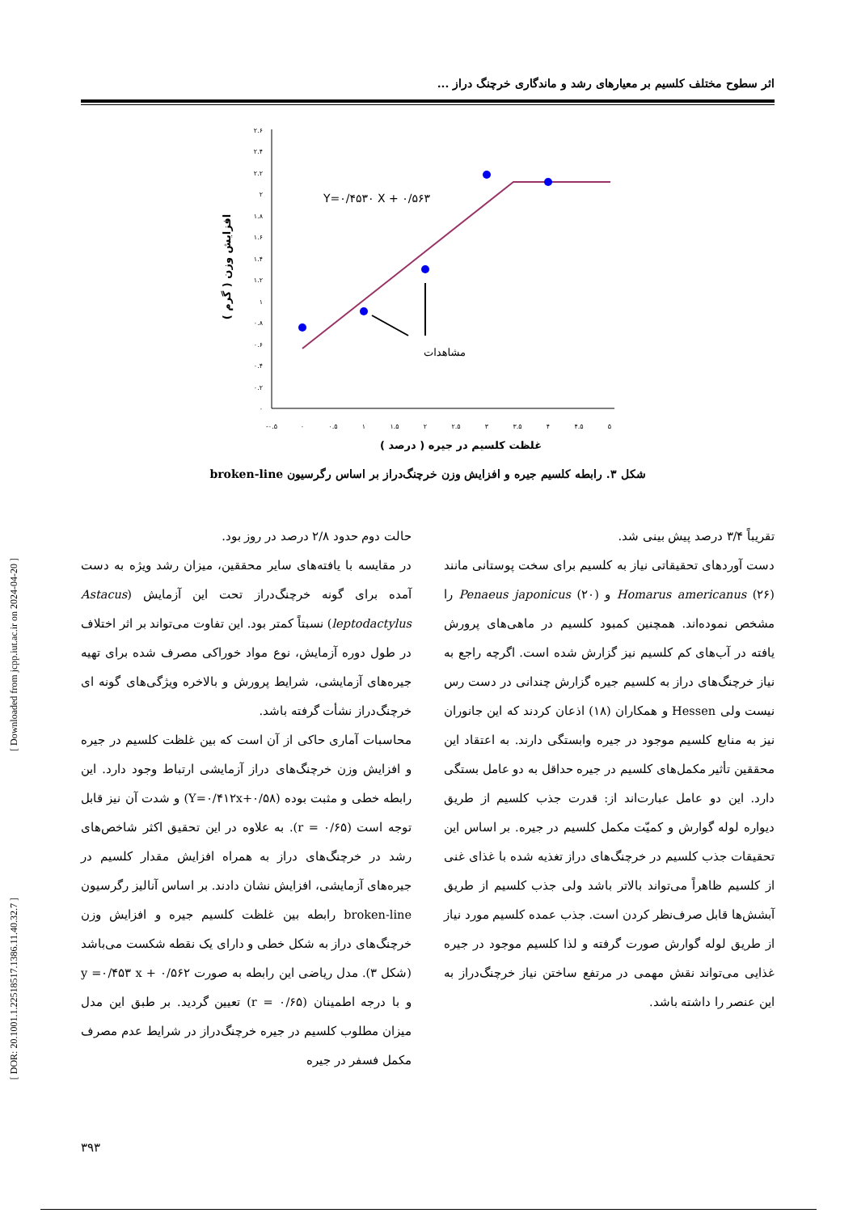اثر سطوح مختلف کلسیم بر معیارهای رشد و ماندگاری خرچنگ دراز ...
۲.۶
۲.۴
۲.۲
۲
۱.۸
۱.۶
۱.۴
۱.۲
۱
۰.۸
۰.۶
۰.۴
۰.۲
۰
-۰.۵
۰
۰.۵
۱
۱.۵
۲
۲.۵
۳
۳.۵
۴
۴.۵
۵
Y=۰/۴۵۳۰ X + ۰/۵۶۳
مشاهدات
غلظت کلسیم در جیره ( درصد )
افزایش وزن ( گرم )
شکل ۳. رابطه کلسیم جیره و افزایش وزن خرچنگ‌دراز بر اساس رگرسیون broken-line
حالت دوم حدود ۲/۸ درصد در روز بود.
در مقایسه با یافته‌های سایر محققین، میزان رشد ویژه به دست آمده برای گونه خرچنگ‌دراز تحت این آزمایش (Astacus leptodactylus) نسبتاً کمتر بود. این تفاوت می‌تواند بر اثر اختلاف در طول دوره آزمایش، نوع مواد خوراکی مصرف شده برای تهیه جیره‌های آزمایشی، شرایط پرورش و بالاخره ویژگی‌های گونه ای خرچنگ‌دراز نشأت گرفته باشد.
محاسبات آماری حاکی از آن است که بین غلظت کلسیم در جیره و افزایش وزن خرچنگ‌های دراز آزمایشی ارتباط وجود دارد. این رابطه خطی و مثبت بوده (Y=۰/۴۱۲x+۰/۵۸) و شدت آن نیز قابل توجه است (r = ۰/۶۵). به علاوه در این تحقیق اکثر شاخص‌های رشد در خرچنگ‌های دراز به همراه افزایش مقدار کلسیم در جیره‌های آزمایشی، افزایش نشان دادند. بر اساس آنالیز رگرسیون broken-line رابطه بین غلظت کلسیم جیره و افزایش وزن خرچنگ‌های دراز به شکل خطی و دارای یک نقطه شکست می‌باشد (شکل ۳). مدل ریاضی این رابطه به صورت y =۰/۴۵۳ x + ۰/۵۶۲ و با درجه اطمینان (r = ۰/۶۵) تعیین گردید. بر طبق این مدل میزان مطلوب کلسیم در جیره خرچنگ‌دراز در شرایط عدم مصرف مکمل فسفر در جیره
تقریباً ۳/۴ درصد پیش بینی شد.
دست آوردهای تحقیقاتی نیاز به کلسیم برای سخت پوستانی مانند Homarus americanus (۲۶) و Penaeus japonicus (۲۰) را مشخص نموده‌اند. همچنین کمبود کلسیم در ماهی‌های پرورش یافته در آب‌های کم کلسیم نیز گزارش شده است. اگرچه راجع به نیاز خرچنگ‌های دراز به کلسیم جیره گزارش چندانی در دست رس نیست ولی Hessen و همکاران (۱۸) اذعان کردند که این جانوران نیز به منابع کلسیم موجود در جیره وابستگی دارند. به اعتقاد این محققین تأثیر مکمل‌های کلسیم در جیره حداقل به دو عامل بستگی دارد. این دو عامل عبارت‌اند از: قدرت جذب کلسیم از طریق دیواره لوله گوارش و کمیّت مکمل کلسیم در جیره. بر اساس این تحقیقات جذب کلسیم در خرچنگ‌های دراز تغذیه شده با غذای غنی از کلسیم ظاهراً می‌تواند بالاتر باشد ولی جذب کلسیم از طریق آبشش‌ها قابل صرف‌نظر کردن است. جذب عمده کلسیم مورد نیاز از طریق لوله گوارش صورت گرفته و لذا کلسیم موجود در جیره غذایی می‌تواند نقش مهمی در مرتفع ساختن نیاز خرچنگ‌دراز به این عنصر را داشته باشد.
[ Downloaded from jcpp.iut.ac.ir on 2024-04-20 ]
[ DOR: 20.1001.1.22518517.1386.11.40.32.7 ]
۳۹۳